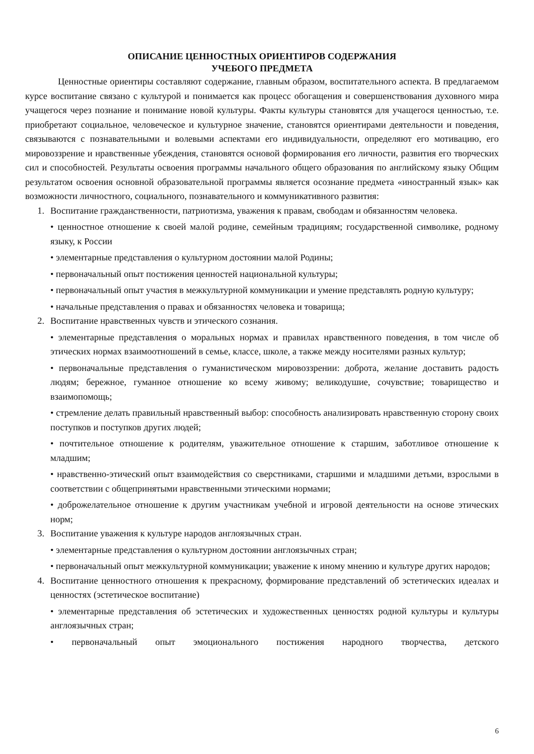ОПИСАНИЕ ЦЕННОСТНЫХ ОРИЕНТИРОВ СОДЕРЖАНИЯ
УЧЕБОГО ПРЕДМЕТА
Ценностные ориентиры составляют содержание, главным образом, воспитательного аспекта. В предлагаемом курсе воспитание связано с культурой и понимается как процесс обогащения и совершенствования духовного мира учащегося через познание и понимание новой культуры. Факты культуры становятся для учащегося ценностью, т.е. приобретают социальное, человеческое и культурное значение, становятся ориентирами деятельности и поведения, связываются с познавательными и волевыми аспектами его индивидуальности, определяют его мотивацию, его мировоззрение и нравственные убеждения, становятся основой формирования его личности, развития его творческих сил и способностей. Результаты освоения программы начального общего образования по английскому языку Общим результатом освоения основной образовательной программы является осознание предмета «иностранный язык» как возможности личностного, социального, познавательного и коммуникативного развития:
1. Воспитание гражданственности, патриотизма, уважения к правам, свободам и обязанностям человека.
• ценностное отношение к своей малой родине, семейным традициям; государственной символике, родному языку, к России
• элементарные представления о культурном достоянии малой Родины;
• первоначальный опыт постижения ценностей национальной культуры;
• первоначальный опыт участия в межкультурной коммуникации и умение представлять родную культуру;
• начальные представления о правах и обязанностях человека и товарища;
2. Воспитание нравственных чувств и этического сознания.
• элементарные представления о моральных нормах и правилах нравственного поведения, в том числе об этических нормах взаимоотношений в семье, классе, школе, а также между носителями разных культур;
• первоначальные представления о гуманистическом мировоззрении: доброта, желание доставить радость людям; бережное, гуманное отношение ко всему живому; великодушие, сочувствие; товарищество и взаимопомощь;
• стремление делать правильный нравственный выбор: способность анализировать нравственную сторону своих поступков и поступков других людей;
• почтительное отношение к родителям, уважительное отношение к старшим, заботливое отношение к младшим;
• нравственно-этический опыт взаимодействия со сверстниками, старшими и младшими детьми, взрослыми в соответствии с общепринятыми нравственными этическими нормами;
• доброжелательное отношение к другим участникам учебной и игровой деятельности на основе этических норм;
3. Воспитание уважения к культуре народов англоязычных стран.
• элементарные представления о культурном достоянии англоязычных стран;
• первоначальный опыт межкультурной коммуникации; уважение к иному мнению и культуре других народов;
4. Воспитание ценностного отношения к прекрасному, формирование представлений об эстетических идеалах и ценностях (эстетическое воспитание)
• элементарные представления об эстетических и художественных ценностях родной культуры и культуры англоязычных стран;
• первоначальный опыт эмоционального постижения народного творчества, детского
6